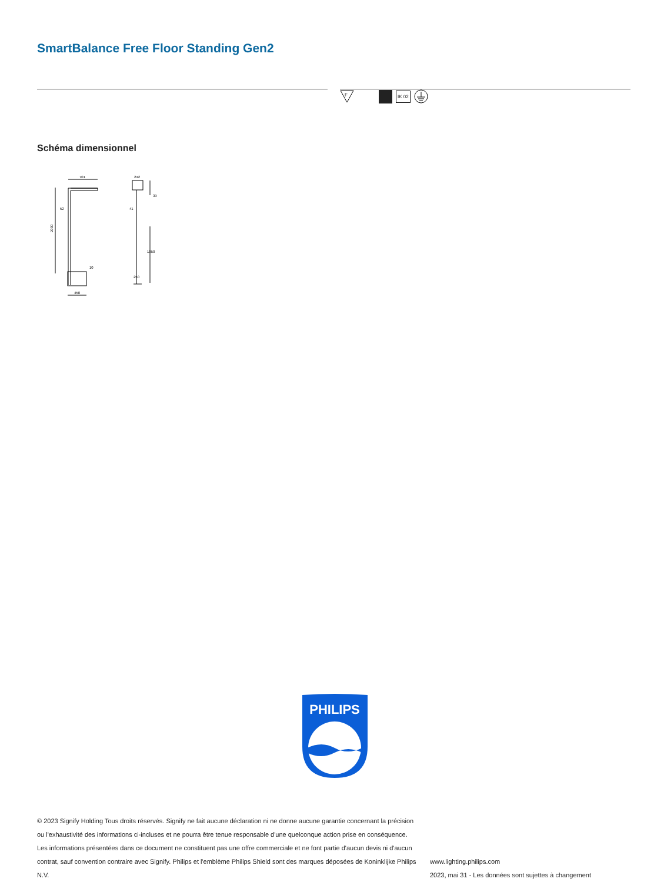SmartBalance Free Floor Standing Gen2
F
IK 02
Schéma dimensionnel
701
52
2000
10
450
242
41
39
1050
250
PHILIPS
© 2023 Signify Holding Tous droits réservés. Signify ne fait aucune déclaration ni ne donne aucune garantie concernant la précision ou l'exhaustivité des informations ci-incluses et ne pourra être tenue responsable d'une quelconque action prise en conséquence. Les informations présentées dans ce document ne constituent pas une offre commerciale et ne font partie d'aucun devis ni d'aucun contrat, sauf convention contraire avec Signify. Philips et l'emblème Philips Shield sont des marques déposées de Koninklijke Philips N.V.
www.lighting.philips.com
2023, mai 31 - Les données sont sujettes à changement